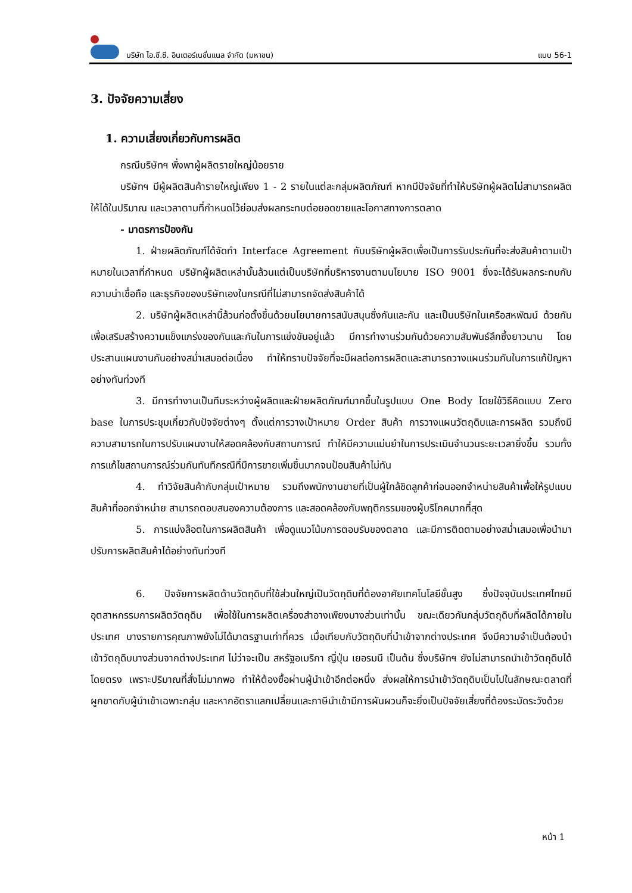บริษัท ไอ.ซี.ซี. อินเตอร์เนชั่นแนล จำกัด (มหาชน)
แบบ 56-1
3. ปัจจัยความเสี่ยง
1. ความเสี่ยงเกี่ยวกับการผลิต
กรณีบริษัทฯ พึ่งพาผู้ผลิตรายใหญ่น้อยราย
บริษัทฯ มีผู้ผลิตสินค้ารายใหญ่เพียง 1 - 2 รายในแต่ละกลุ่มผลิตภัณฑ์ หากมีปัจจัยที่ทำให้บริษัทผู้ผลิตไม่สามารถผลิตให้ได้ในปริมาณ และเวลาตามที่กำหนดไว้ย่อมส่งผลกระทบต่อยอดขายและโอกาสทางการตลาด
- มาตรการป้องกัน
1. ฝ่ายผลิตภัณฑ์ได้จัดทำ Interface Agreement กับบริษัทผู้ผลิตเพื่อเป็นการรับประกันที่จะส่งสินค้าตามเป้าหมายในเวลาที่กำหนด บริษัทผู้ผลิตเหล่านั้นล้วนแต่เป็นบริษัทที่บริหารงานตามนโยบาย ISO 9001 ซึ่งจะได้รับผลกระทบกับความน่าเชื่อถือ และธุรกิจของบริษัทเองในกรณีที่ไม่สามารถจัดส่งสินค้าได้
2. บริษัทผู้ผลิตเหล่านี้ล้วนก่อตั้งขึ้นด้วยนโยบายการสนับสนุนซึ่งกันและกัน และเป็นบริษัทในเครือสหพัฒน์ ด้วยกัน เพื่อเสริมสร้างความแข็งแกร่งของกันและกันในการแข่งขันอยู่แล้ว มีการทำงานร่วมกันด้วยความสัมพันธ์ลึกซึ้งยาวนาน โดยประสานแผนงานกันอย่างสม่ำเสมอต่อเนื่อง ทำให้ทราบปัจจัยที่จะมีผลต่อการผลิตและสามารถวางแผนร่วมกันในการแก้ปัญหาอย่างทันท่วงที
3. มีการทำงานเป็นทีมระหว่างผู้ผลิตและฝ่ายผลิตภัณฑ์มากขึ้นในรูปแบบ One Body โดยใช้วิธีคิดแบบ Zero base ในการประชุมเกี่ยวกับปัจจัยต่างๆ ตั้งแต่การวางเป้าหมาย Order สินค้า การวางแผนวัตถุดิบและการผลิต รวมถึงมีความสามารถในการปรับแผนงานให้สอดคล้องกับสถานการณ์ ทำให้มีความแม่นยำในการประเมินจำนวนระยะเวลายิ่งขึ้น รวมทั้งการแก้ไขสถานการณ์ร่วมกันทันทีกรณีที่มีการขายเพิ่มขึ้นมากจนป้อนสินค้าไม่ทัน
4. ทำวิจัยสินค้ากับกลุ่มเป้าหมาย รวมถึงพนักงานขายที่เป็นผู้ใกล้ชิดลูกค้าก่อนออกจำหน่ายสินค้าเพื่อให้รูปแบบสินค้าที่ออกจำหน่าย สามารถตอบสนองความต้องการ และสอดคล้องกับพฤติกรรมของผู้บริโภคมากที่สุด
5. การแบ่งล๊อตในการผลิตสินค้า เพื่อดูแนวโน้มการตอบรับของตลาด และมีการติดตามอย่างสม่ำเสมอเพื่อนำมาปรับการผลิตสินค้าได้อย่างทันท่วงที
6. ปัจจัยการผลิตด้านวัตถุดิบที่ใช้ส่วนใหญ่เป็นวัตถุดิบที่ต้องอาศัยเทคโนโลยีชั้นสูง ซึ่งปัจจุบันประเทศไทยมีอุตสาหกรรมการผลิตวัตถุดิบ เพื่อใช้ในการผลิตเครื่องสำอางเพียงบางส่วนเท่านั้น ขณะเดียวกันกลุ่มวัตถุดิบที่ผลิตได้ภายในประเทศ บางรายการคุณภาพยังไม่ได้มาตรฐานเท่าที่ควร เมื่อเทียบกับวัตถุดิบที่นำเข้าจากต่างประเทศ จึงมีความจำเป็นต้องนำเข้าวัตถุดิบบางส่วนจากต่างประเทศ ไม่ว่าจะเป็น สหรัฐอเมริกา ญี่ปุ่น เยอรมนี เป็นต้น ซึ่งบริษัทฯ ยังไม่สามารถนำเข้าวัตถุดิบได้โดยตรง เพราะปริมาณที่สั่งไม่มากพอ ทำให้ต้องซื้อผ่านผู้นำเข้าอีกต่อหนึ่ง ส่งผลให้การนำเข้าวัตถุดิบเป็นไปในลักษณะตลาดที่ผูกขาดกับผู้นำเข้าเฉพาะกลุ่ม และหากอัตราแลกเปลี่ยนและภาษีนำเข้ามีการผันผวนก็จะยิ่งเป็นปัจจัยเสี่ยงที่ต้องระมัดระวังด้วย
หน้า 1